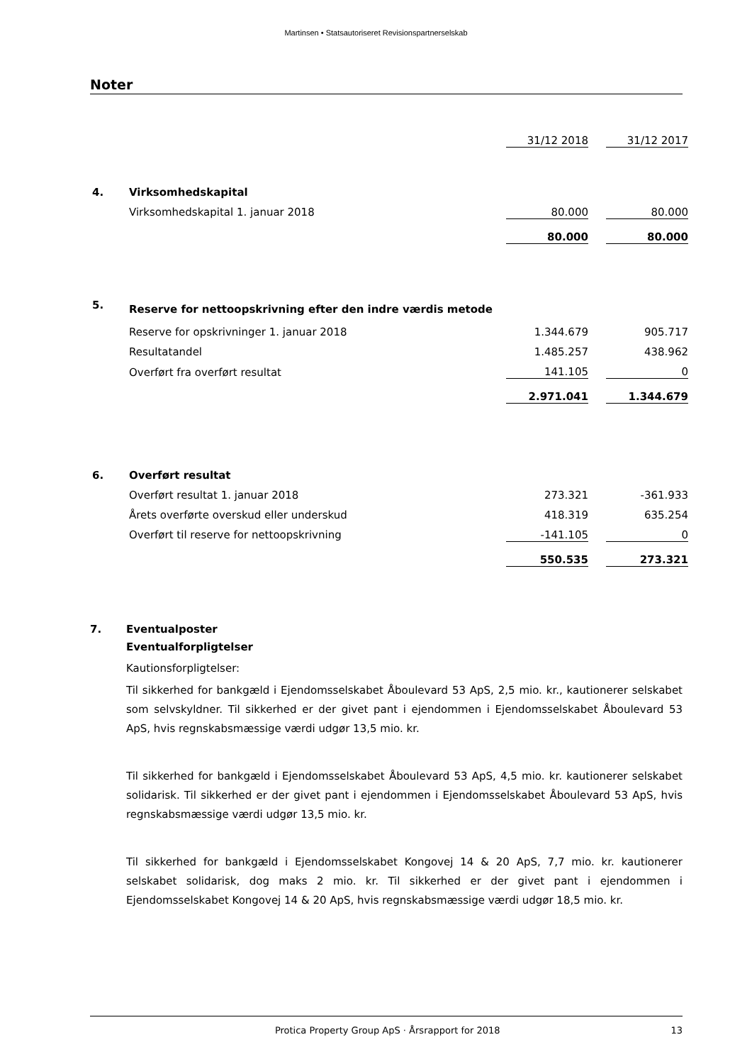Martinsen • Statsautoriseret Revisionspartnerselskab
Noter
| | | 31/12 2018 | | 31/12 2017 |
| 4. | Virksomhedskapital | | | |
| | Virksomhedskapital 1. januar 2018 | 80.000 | | 80.000 |
| | | 80.000 | | 80.000 |
| 5. | Reserve for nettoopskrivning efter den indre værdis metode | | | |
| | Reserve for opskrivninger 1. januar 2018 | 1.344.679 | | 905.717 |
| | Resultatandel | 1.485.257 | | 438.962 |
| | Overført fra overført resultat | 141.105 | | 0 |
| | | 2.971.041 | | 1.344.679 |
| 6. | Overført resultat | | | |
| | Overført resultat 1. januar 2018 | 273.321 | | -361.933 |
| | Årets overførte overskud eller underskud | 418.319 | | 635.254 |
| | Overført til reserve for nettoopskrivning | -141.105 | | 0 |
| | | 550.535 | | 273.321 |
7. Eventualposter
Eventualforpligtelser
Kautionsforpligtelser:
Til sikkerhed for bankgæld i Ejendomsselskabet Åboulevard 53 ApS, 2,5 mio. kr., kautionerer selskabet som selvskyldner. Til sikkerhed er der givet pant i ejendommen i Ejendomsselskabet Åboulevard 53 ApS, hvis regnskabsmæssige værdi udgør 13,5 mio. kr.
Til sikkerhed for bankgæld i Ejendomsselskabet Åboulevard 53 ApS, 4,5 mio. kr. kautionerer selskabet solidarisk. Til sikkerhed er der givet pant i ejendommen i Ejendomsselskabet Åboulevard 53 ApS, hvis regnskabsmæssige værdi udgør 13,5 mio. kr.
Til sikkerhed for bankgæld i Ejendomsselskabet Kongovej 14 & 20 ApS, 7,7 mio. kr. kautionerer selskabet solidarisk, dog maks 2 mio. kr. Til sikkerhed er der givet pant i ejendommen i Ejendomsselskabet Kongovej 14 & 20 ApS, hvis regnskabsmæssige værdi udgør 18,5 mio. kr.
Protica Property Group ApS · Årsrapport for 2018 13